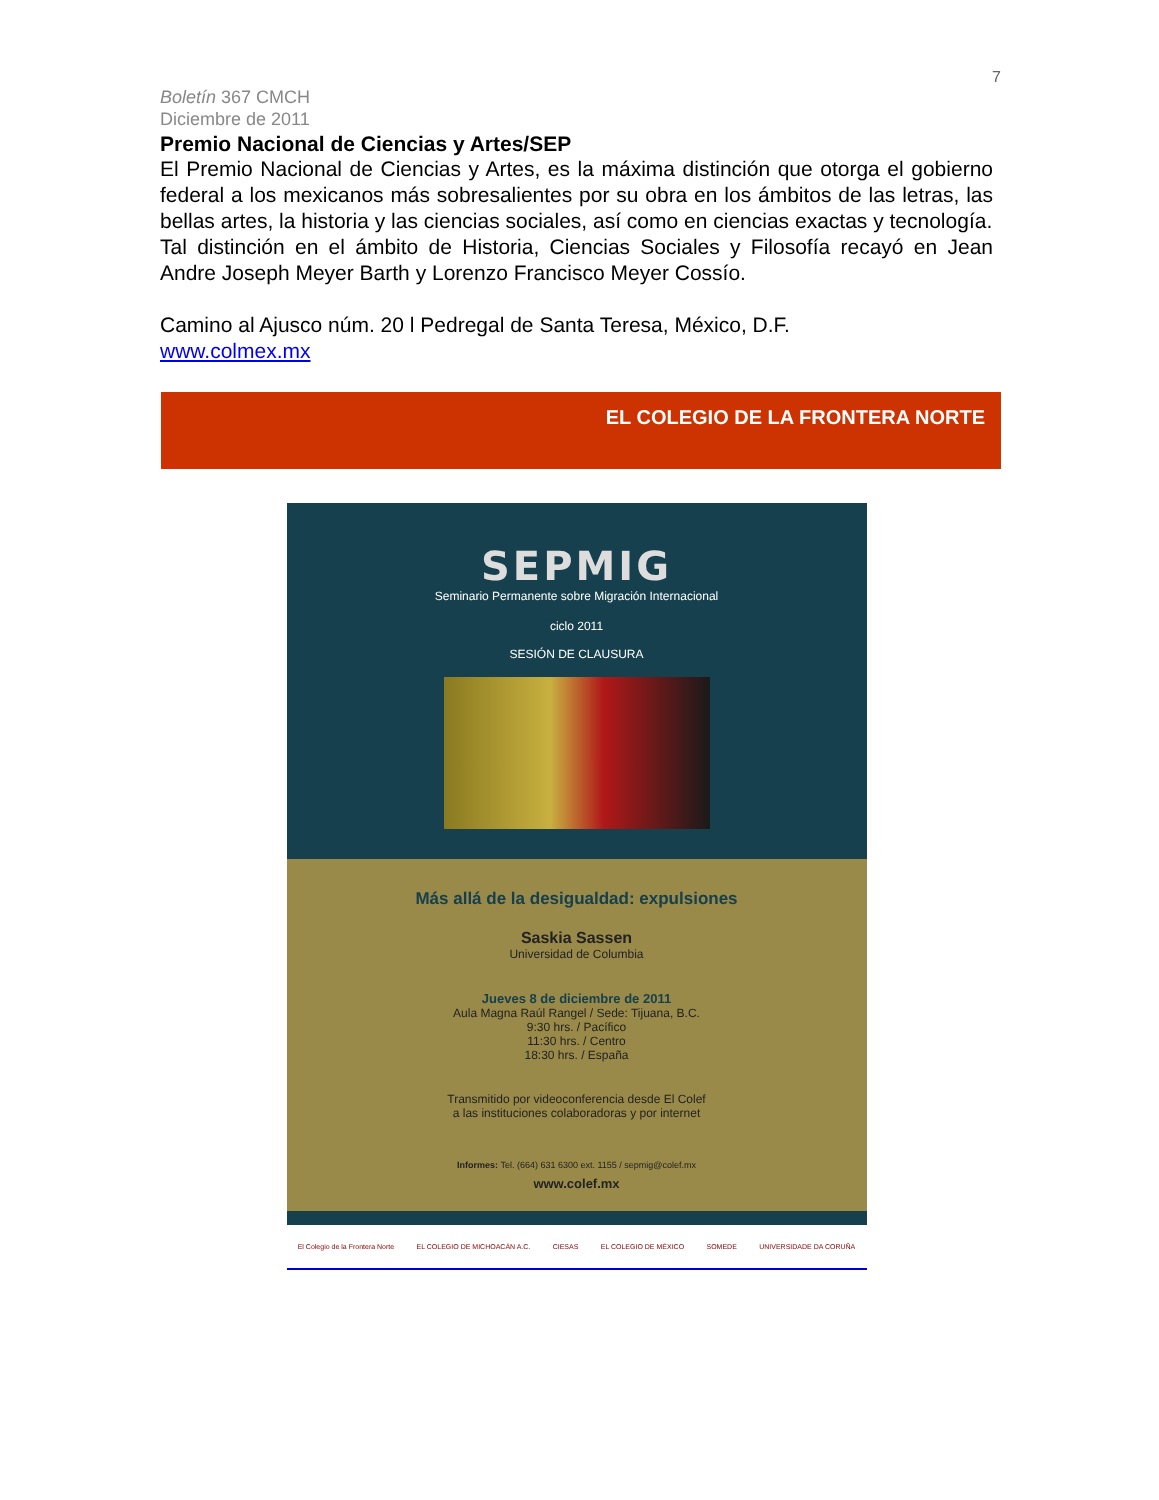7
Boletín 367 CMCH
Diciembre de 2011
Premio Nacional de Ciencias y Artes/SEP
El Premio Nacional de Ciencias y Artes, es la máxima distinción que otorga el gobierno federal a los mexicanos más sobresalientes por su obra en los ámbitos de las letras, las bellas artes, la historia y las ciencias sociales, así como en ciencias exactas y tecnología.
Tal distinción en el ámbito de Historia, Ciencias Sociales y Filosofía recayó en Jean Andre Joseph Meyer Barth y Lorenzo Francisco Meyer Cossío.
Camino al Ajusco núm. 20 l Pedregal de Santa Teresa, México, D.F.
www.colmex.mx
EL COLEGIO DE LA FRONTERA NORTE
SEPMIG
Seminario Permanente sobre Migración Internacional
ciclo 2011
SESIÓN DE CLAUSURA
Más allá de la desigualdad: expulsiones
Saskia Sassen
Universidad de Columbia
Jueves 8 de diciembre de 2011
Aula Magna Raúl Rangel / Sede: Tijuana, B.C.
9:30 hrs. / Pacífico
11:30 hrs. / Centro
18:30 hrs. / España
Transmitido por videoconferencia desde El Colef
a las instituciones colaboradoras y por internet
Informes: Tel. (664) 631 6300 ext. 1155 / sepmig@colef.mx
www.colef.mx
El Colegio de la Frontera Norte EL COLEGIO DE MICHOACÁN A.C. CIESAS EL COLEGIO DE MÉXICO SOMEDE UNIVERSIDADE DA CORUÑA